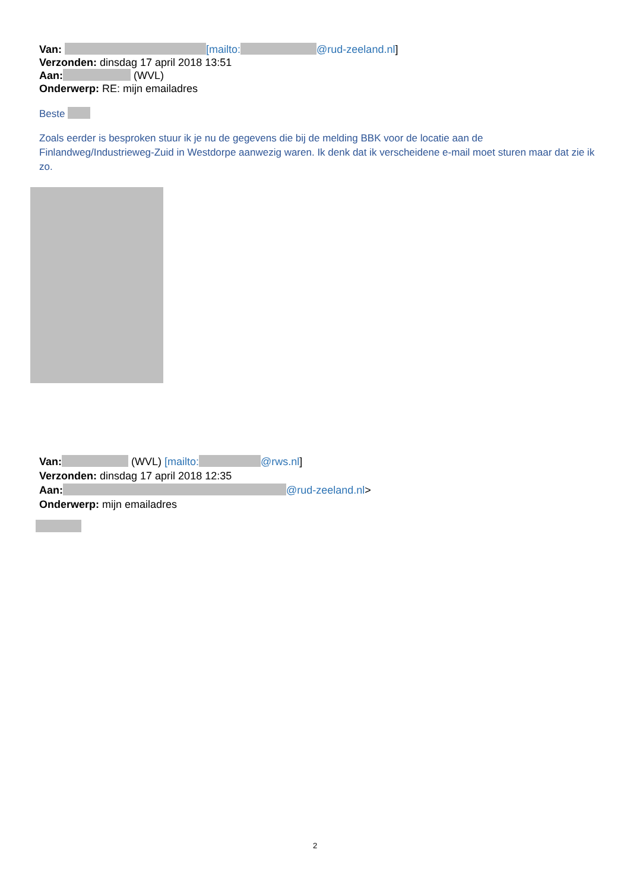Van: [mailto: @rud-zeeland.nl]
Verzonden: dinsdag 17 april 2018 13:51
Aan: (WVL)
Onderwerp: RE: mijn emailadres
Beste
Zoals eerder is besproken stuur ik je nu de gegevens die bij de melding BBK voor de locatie aan de Finlandweg/Industrieweg-Zuid in Westdorpe aanwezig waren. Ik denk dat ik verscheidene e-mail moet sturen maar dat zie ik zo.
Van: (WVL) [mailto: @rws.nl]
Verzonden: dinsdag 17 april 2018 12:35
Aan: @rud-zeeland.nl>
Onderwerp: mijn emailadres
2